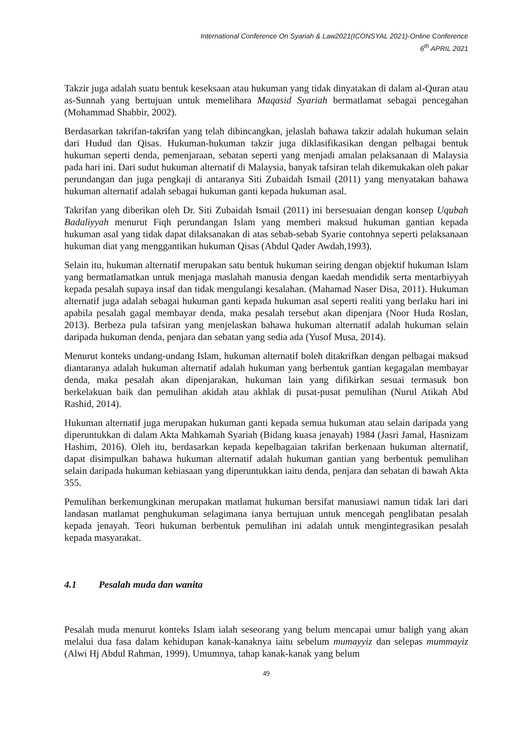International Conference On Syariah & Law2021(ICONSYAL 2021)-Online Conference
6<sup>th</sup> APRIL 2021
Takzir juga adalah suatu bentuk keseksaan atau hukuman yang tidak dinyatakan di dalam al-Quran atau as-Sunnah yang bertujuan untuk memelihara Maqasid Syariah bermatlamat sebagai pencegahan (Mohammad Shabbir, 2002).
Berdasarkan takrifan-takrifan yang telah dibincangkan, jelaslah bahawa takzir adalah hukuman selain dari Hudud dan Qisas. Hukuman-hukuman takzir juga diklasifikasikan dengan pelbagai bentuk hukuman seperti denda, pemenjaraan, sebatan seperti yang menjadi amalan pelaksanaan di Malaysia pada hari ini. Dari sudut hukuman alternatif di Malaysia, banyak tafsiran telah dikemukakan oleh pakar perundangan dan juga pengkaji di antaranya Siti Zubaidah Ismail (2011) yang menyatakan bahawa hukuman alternatif adalah sebagai hukuman ganti kepada hukuman asal.
Takrifan yang diberikan oleh Dr. Siti Zubaidah Ismail (2011) ini bersesuaian dengan konsep Uqubah Badaliyyah menurut Fiqh perundangan Islam yang memberi maksud hukuman gantian kepada hukuman asal yang tidak dapat dilaksanakan di atas sebab-sebab Syarie contohnya seperti pelaksanaan hukuman diat yang menggantikan hukuman Qisas (Abdul Qader Awdah,1993).
Selain itu, hukuman alternatif merupakan satu bentuk hukuman seiring dengan objektif hukuman Islam yang bermatlamatkan untuk menjaga maslahah manusia dengan kaedah mendidik serta mentarbiyyah kepada pesalah supaya insaf dan tidak mengulangi kesalahan. (Mahamad Naser Disa, 2011). Hukuman alternatif juga adalah sebagai hukuman ganti kepada hukuman asal seperti realiti yang berlaku hari ini apabila pesalah gagal membayar denda, maka pesalah tersebut akan dipenjara (Noor Huda Roslan, 2013). Berbeza pula tafsiran yang menjelaskan bahawa hukuman alternatif adalah hukuman selain daripada hukuman denda, penjara dan sebatan yang sedia ada (Yusof Musa, 2014).
Menurut konteks undang-undang Islam, hukuman alternatif boleh ditakrifkan dengan pelbagai maksud diantaranya adalah hukuman alternatif adalah hukuman yang berbentuk gantian kegagalan membayar denda, maka pesalah akan dipenjarakan, hukuman lain yang difikirkan sesuai termasuk bon berkelakuan baik dan pemulihan akidah atau akhlak di pusat-pusat pemulihan (Nurul Atikah Abd Rashid, 2014).
Hukuman alternatif juga merupakan hukuman ganti kepada semua hukuman atau selain daripada yang diperuntukkan di dalam Akta Mahkamah Syariah (Bidang kuasa jenayah) 1984 (Jasri Jamal, Hasnizam Hashim, 2016). Oleh itu, berdasarkan kepada kepelbagaian takrifan berkenaan hukuman alternatif, dapat disimpulkan bahawa hukuman alternatif adalah hukuman gantian yang berbentuk pemulihan selain daripada hukuman kebiasaan yang diperuntukkan iaitu denda, penjara dan sebatan di bawah Akta 355.
Pemulihan berkemungkinan merupakan matlamat hukuman bersifat manusiawi namun tidak lari dari landasan matlamat penghukuman selagimana ianya bertujuan untuk mencegah penglibatan pesalah kepada jenayah. Teori hukuman berbentuk pemulihan ini adalah untuk mengintegrasikan pesalah kepada masyarakat.
4.1 Pesalah muda dan wanita
Pesalah muda menurut konteks Islam ialah seseorang yang belum mencapai umur baligh yang akan melalui dua fasa dalam kehidupan kanak-kanaknya iaitu sebelum mumayyiz dan selepas mummayiz (Alwi Hj Abdul Rahman, 1999). Umumnya, tahap kanak-kanak yang belum
49